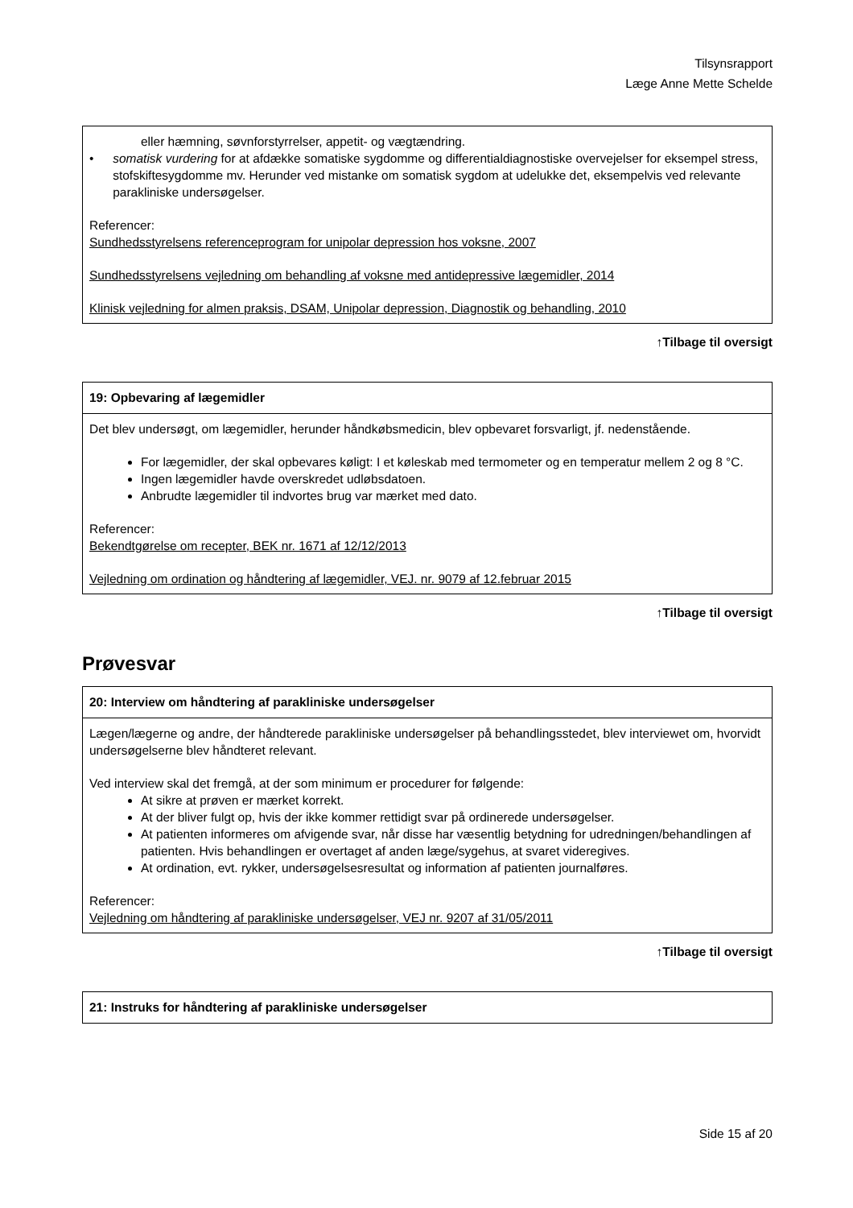Tilsynsrapport
Læge Anne Mette Schelde
| eller hæmning, søvnforstyrrelser, appetit- og vægtændring. • somatisk vurdering for at afdække somatiske sygdomme og differentialdiagnostiske overvejelser for eksempel stress, stofskiftesygdomme mv. Herunder ved mistanke om somatisk sygdom at udelukke det, eksempelvis ved relevante parakliniske undersøgelser. Referencer: Sundhedsstyrelsens referenceprogram for unipolar depression hos voksne, 2007 Sundhedsstyrelsens vejledning om behandling af voksne med antidepressive lægemidler, 2014 Klinisk vejledning for almen praksis, DSAM, Unipolar depression, Diagnostik og behandling, 2010 |
↑Tilbage til oversigt
| 19: Opbevaring af lægemidler |
| --- |
| Det blev undersøgt, om lægemidler, herunder håndkøbsmedicin, blev opbevaret forsvarligt, jf. nedenstående. For lægemidler, der skal opbevares køligt: I et køleskab med termometer og en temperatur mellem 2 og 8 °C. Ingen lægemidler havde overskredet udløbsdatoen. Anbrudte lægemidler til indvortes brug var mærket med dato. Referencer: Bekendtgørelse om recepter, BEK nr. 1671 af 12/12/2013 Vejledning om ordination og håndtering af lægemidler, VEJ. nr. 9079 af 12.februar 2015 |
↑Tilbage til oversigt
Prøvesvar
| 20: Interview om håndtering af parakliniske undersøgelser |
| --- |
| Lægen/lægerne og andre, der håndterede parakliniske undersøgelser på behandlingsstedet, blev interviewet om, hvorvidt undersøgelserne blev håndteret relevant. Ved interview skal det fremgå, at der som minimum er procedurer for følgende: At sikre at prøven er mærket korrekt. At der bliver fulgt op, hvis der ikke kommer rettidigt svar på ordinerede undersøgelser. At patienten informeres om afvigende svar, når disse har væsentlig betydning for udredningen/behandlingen af patienten. Hvis behandlingen er overtaget af anden læge/sygehus, at svaret videregives. At ordination, evt. rykker, undersøgelsesresultat og information af patienten journalføres. Referencer: Vejledning om håndtering af parakliniske undersøgelser, VEJ nr. 9207 af 31/05/2011 |
↑Tilbage til oversigt
| 21: Instruks for håndtering af parakliniske undersøgelser |
| --- |
Side 15 af 20